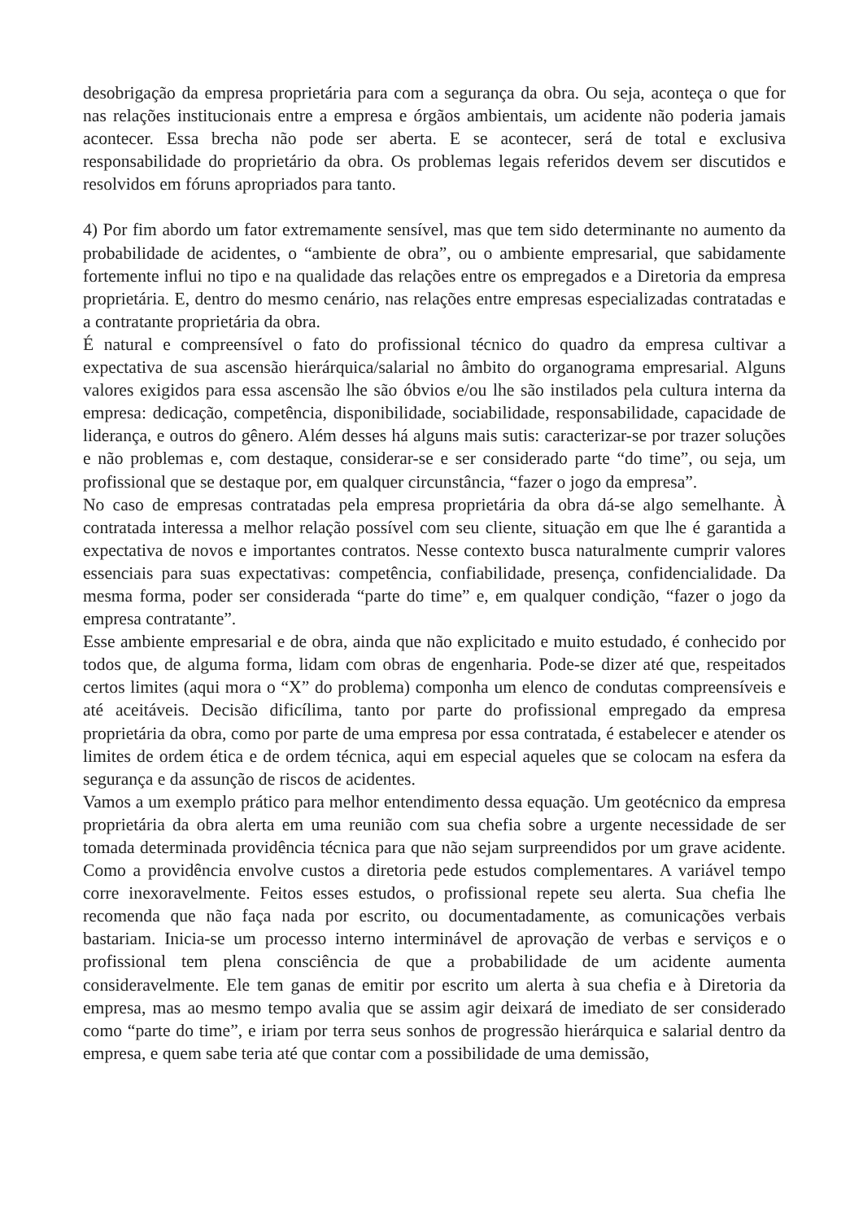desobrigação da empresa proprietária para com a segurança da obra. Ou seja, aconteça o que for nas relações institucionais entre a empresa e órgãos ambientais, um acidente não poderia jamais acontecer. Essa brecha não pode ser aberta. E se acontecer, será de total e exclusiva responsabilidade do proprietário da obra. Os problemas legais referidos devem ser discutidos e resolvidos em fóruns apropriados para tanto.
4) Por fim abordo um fator extremamente sensível, mas que tem sido determinante no aumento da probabilidade de acidentes, o “ambiente de obra”, ou o ambiente empresarial, que sabidamente fortemente influi no tipo e na qualidade das relações entre os empregados e a Diretoria da empresa proprietária. E, dentro do mesmo cenário, nas relações entre empresas especializadas contratadas e a contratante proprietária da obra.
É natural e compreensível o fato do profissional técnico do quadro da empresa cultivar a expectativa de sua ascensão hierárquica/salarial no âmbito do organograma empresarial. Alguns valores exigidos para essa ascensão lhe são óbvios e/ou lhe são instilados pela cultura interna da empresa: dedicação, competência, disponibilidade, sociabilidade, responsabilidade, capacidade de liderança, e outros do gênero. Além desses há alguns mais sutis: caracterizar-se por trazer soluções e não problemas e, com destaque, considerar-se e ser considerado parte “do time”, ou seja, um profissional que se destaque por, em qualquer circunstância, “fazer o jogo da empresa”.
No caso de empresas contratadas pela empresa proprietária da obra dá-se algo semelhante. À contratada interessa a melhor relação possível com seu cliente, situação em que lhe é garantida a expectativa de novos e importantes contratos. Nesse contexto busca naturalmente cumprir valores essenciais para suas expectativas: competência, confiabilidade, presença, confidencialidade. Da mesma forma, poder ser considerada “parte do time” e, em qualquer condição, “fazer o jogo da empresa contratante”.
Esse ambiente empresarial e de obra, ainda que não explicitado e muito estudado, é conhecido por todos que, de alguma forma, lidam com obras de engenharia. Pode-se dizer até que, respeitados certos limites (aqui mora o “X” do problema) componha um elenco de condutas compreensíveis e até aceitáveis. Decisão dificílima, tanto por parte do profissional empregado da empresa proprietária da obra, como por parte de uma empresa por essa contratada, é estabelecer e atender os limites de ordem ética e de ordem técnica, aqui em especial aqueles que se colocam na esfera da segurança e da assunção de riscos de acidentes.
Vamos a um exemplo prático para melhor entendimento dessa equação. Um geotécnico da empresa proprietária da obra alerta em uma reunião com sua chefia sobre a urgente necessidade de ser tomada determinada providência técnica para que não sejam surpreendidos por um grave acidente. Como a providência envolve custos a diretoria pede estudos complementares. A variável tempo corre inexoravelmente. Feitos esses estudos, o profissional repete seu alerta. Sua chefia lhe recomenda que não faça nada por escrito, ou documentadamente, as comunicações verbais bastariam. Inicia-se um processo interno interminável de aprovação de verbas e serviços e o profissional tem plena consciência de que a probabilidade de um acidente aumenta consideravelmente. Ele tem ganas de emitir por escrito um alerta à sua chefia e à Diretoria da empresa, mas ao mesmo tempo avalia que se assim agir deixará de imediato de ser considerado como “parte do time”, e iriam por terra seus sonhos de progressão hierárquica e salarial dentro da empresa, e quem sabe teria até que contar com a possibilidade de uma demissão,